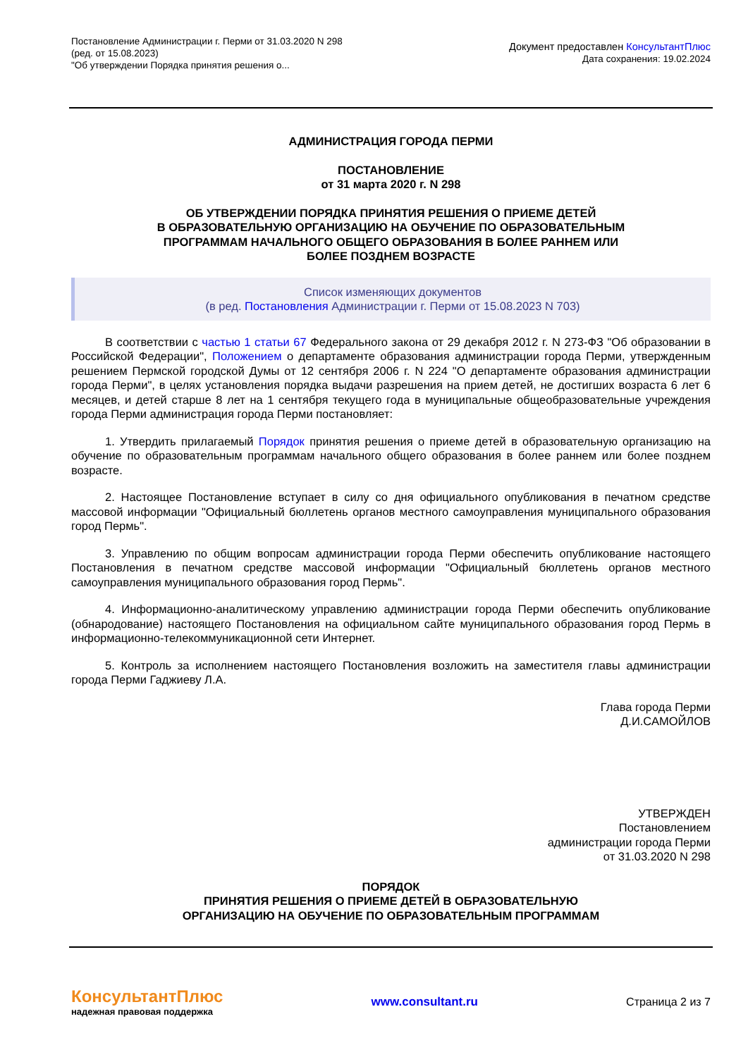Постановление Администрации г. Перми от 31.03.2020 N 298
(ред. от 15.08.2023)
"Об утверждении Порядка принятия решения о...
Документ предоставлен КонсультантПлюс
Дата сохранения: 19.02.2024
АДМИНИСТРАЦИЯ ГОРОДА ПЕРМИ
ПОСТАНОВЛЕНИЕ
от 31 марта 2020 г. N 298
ОБ УТВЕРЖДЕНИИ ПОРЯДКА ПРИНЯТИЯ РЕШЕНИЯ О ПРИЕМЕ ДЕТЕЙ
В ОБРАЗОВАТЕЛЬНУЮ ОРГАНИЗАЦИЮ НА ОБУЧЕНИЕ ПО ОБРАЗОВАТЕЛЬНЫМ
ПРОГРАММАМ НАЧАЛЬНОГО ОБЩЕГО ОБРАЗОВАНИЯ В БОЛЕЕ РАННЕМ ИЛИ
БОЛЕЕ ПОЗДНЕМ ВОЗРАСТЕ
Список изменяющих документов
(в ред. Постановления Администрации г. Перми от 15.08.2023 N 703)
В соответствии с частью 1 статьи 67 Федерального закона от 29 декабря 2012 г. N 273-ФЗ "Об образовании в Российской Федерации", Положением о департаменте образования администрации города Перми, утвержденным решением Пермской городской Думы от 12 сентября 2006 г. N 224 "О департаменте образования администрации города Перми", в целях установления порядка выдачи разрешения на прием детей, не достигших возраста 6 лет 6 месяцев, и детей старше 8 лет на 1 сентября текущего года в муниципальные общеобразовательные учреждения города Перми администрация города Перми постановляет:
1. Утвердить прилагаемый Порядок принятия решения о приеме детей в образовательную организацию на обучение по образовательным программам начального общего образования в более раннем или более позднем возрасте.
2. Настоящее Постановление вступает в силу со дня официального опубликования в печатном средстве массовой информации "Официальный бюллетень органов местного самоуправления муниципального образования город Пермь".
3. Управлению по общим вопросам администрации города Перми обеспечить опубликование настоящего Постановления в печатном средстве массовой информации "Официальный бюллетень органов местного самоуправления муниципального образования город Пермь".
4. Информационно-аналитическому управлению администрации города Перми обеспечить опубликование (обнародование) настоящего Постановления на официальном сайте муниципального образования город Пермь в информационно-телекоммуникационной сети Интернет.
5. Контроль за исполнением настоящего Постановления возложить на заместителя главы администрации города Перми Гаджиеву Л.А.
Глава города Перми
Д.И.САМОЙЛОВ
УТВЕРЖДЕН
Постановлением
администрации города Перми
от 31.03.2020 N 298
ПОРЯДОК
ПРИНЯТИЯ РЕШЕНИЯ О ПРИЕМЕ ДЕТЕЙ В ОБРАЗОВАТЕЛЬНУЮ
ОРГАНИЗАЦИЮ НА ОБУЧЕНИЕ ПО ОБРАЗОВАТЕЛЬНЫМ ПРОГРАММАМ
КонсультантПлюс
надежная правовая поддержка
www.consultant.ru Страница 2 из 7